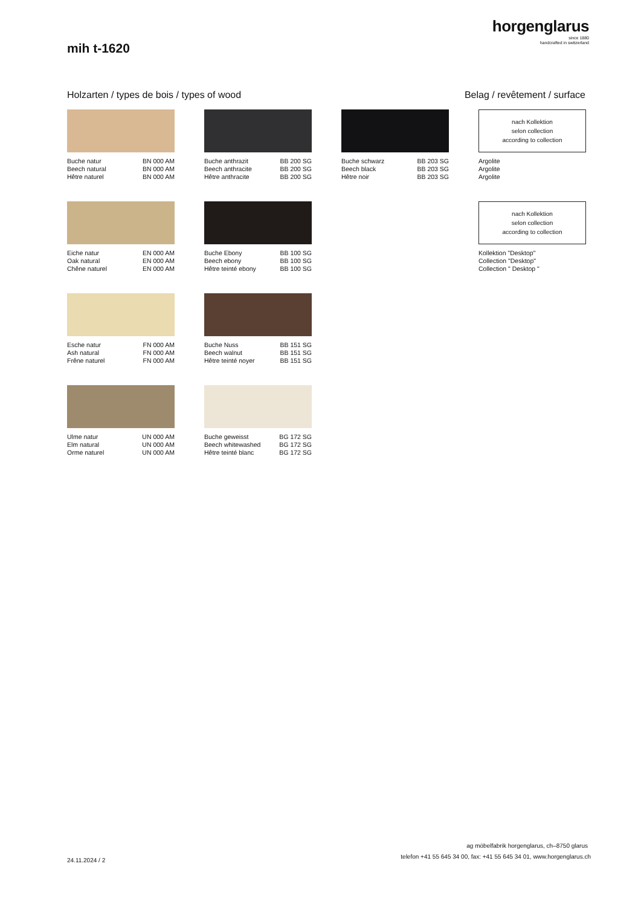horgenglarus
since 1880
handcrafted in switzerland
mih t-1620
Holzarten / types de bois / types of wood
Belag / revêtement / surface
Buche natur BN 000 AM
Beech natural BN 000 AM
Hêtre naturel BN 000 AM
Buche anthrazit BB 200 SG
Beech anthracite BB 200 SG
Hêtre anthracite BB 200 SG
Buche schwarz BB 203 SG
Beech black BB 203 SG
Hêtre noir BB 203 SG
nach Kollektion
selon collection
according to collection
Argolite
Argolite
Argolite
Eiche natur EN 000 AM
Oak natural EN 000 AM
Chêne naturel EN 000 AM
Buche Ebony BB 100 SG
Beech ebony BB 100 SG
Hêtre teinté ebony BB 100 SG
nach Kollektion
selon collection
according to collection
Kollektion "Desktop"
Collection "Desktop"
Collection " Desktop "
Esche natur FN 000 AM
Ash natural FN 000 AM
Frêne naturel FN 000 AM
Buche Nuss BB 151 SG
Beech walnut BB 151 SG
Hêtre teinté noyer BB 151 SG
Ulme natur UN 000 AM
Elm natural UN 000 AM
Orme naturel UN 000 AM
Buche geweisst BG 172 SG
Beech whitewashed BG 172 SG
Hêtre teinté blanc BG 172 SG
ag möbelfabrik horgenglarus, ch–8750 glarus
24.11.2024 / 2
telefon +41 55 645 34 00, fax: +41 55 645 34 01, www.horgenglarus.ch